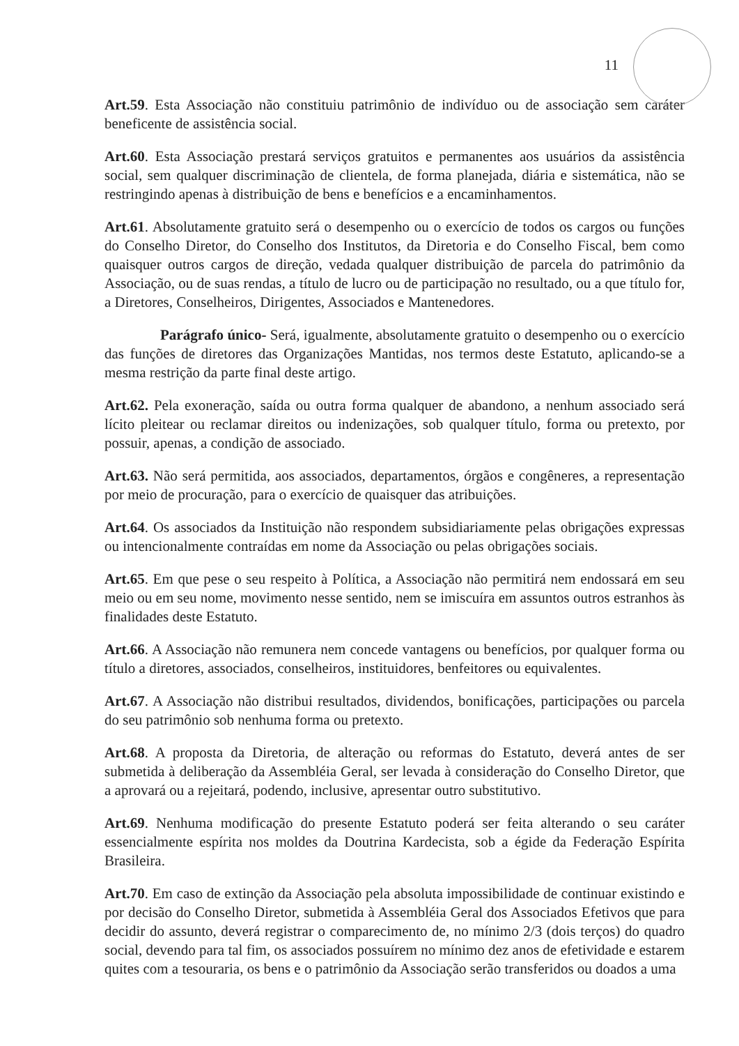11
Art.59. Esta Associação não constituiu patrimônio de indivíduo ou de associação sem caráter beneficente de assistência social.
Art.60. Esta Associação prestará serviços gratuitos e permanentes aos usuários da assistência social, sem qualquer discriminação de clientela, de forma planejada, diária e sistemática, não se restringindo apenas à distribuição de bens e benefícios e a encaminhamentos.
Art.61. Absolutamente gratuito será o desempenho ou o exercício de todos os cargos ou funções do Conselho Diretor, do Conselho dos Institutos, da Diretoria e do Conselho Fiscal, bem como quaisquer outros cargos de direção, vedada qualquer distribuição de parcela do patrimônio da Associação, ou de suas rendas, a título de lucro ou de participação no resultado, ou a que título for, a Diretores, Conselheiros, Dirigentes, Associados e Mantenedores.
Parágrafo único- Será, igualmente, absolutamente gratuito o desempenho ou o exercício das funções de diretores das Organizações Mantidas, nos termos deste Estatuto, aplicando-se a mesma restrição da parte final deste artigo.
Art.62. Pela exoneração, saída ou outra forma qualquer de abandono, a nenhum associado será lícito pleitear ou reclamar direitos ou indenizações, sob qualquer título, forma ou pretexto, por possuir, apenas, a condição de associado.
Art.63. Não será permitida, aos associados, departamentos, órgãos e congêneres, a representação por meio de procuração, para o exercício de quaisquer das atribuições.
Art.64. Os associados da Instituição não respondem subsidiariamente pelas obrigações expressas ou intencionalmente contraídas em nome da Associação ou pelas obrigações sociais.
Art.65. Em que pese o seu respeito à Política, a Associação não permitirá nem endossará em seu meio ou em seu nome, movimento nesse sentido, nem se imiscuíra em assuntos outros estranhos às finalidades deste Estatuto.
Art.66. A Associação não remunera nem concede vantagens ou benefícios, por qualquer forma ou título a diretores, associados, conselheiros, instituidores, benfeitores ou equivalentes.
Art.67. A Associação não distribui resultados, dividendos, bonificações, participações ou parcela do seu patrimônio sob nenhuma forma ou pretexto.
Art.68. A proposta da Diretoria, de alteração ou reformas do Estatuto, deverá antes de ser submetida à deliberação da Assembléia Geral, ser levada à consideração do Conselho Diretor, que a aprovará ou a rejeitará, podendo, inclusive, apresentar outro substitutivo.
Art.69. Nenhuma modificação do presente Estatuto poderá ser feita alterando o seu caráter essencialmente espírita nos moldes da Doutrina Kardecista, sob a égide da Federação Espírita Brasileira.
Art.70. Em caso de extinção da Associação pela absoluta impossibilidade de continuar existindo e por decisão do Conselho Diretor, submetida à Assembléia Geral dos Associados Efetivos que para decidir do assunto, deverá registrar o comparecimento de, no mínimo 2/3 (dois terços) do quadro social, devendo para tal fim, os associados possuírem no mínimo dez anos de efetividade e estarem quites com a tesouraria, os bens e o patrimônio da Associação serão transferidos ou doados a uma